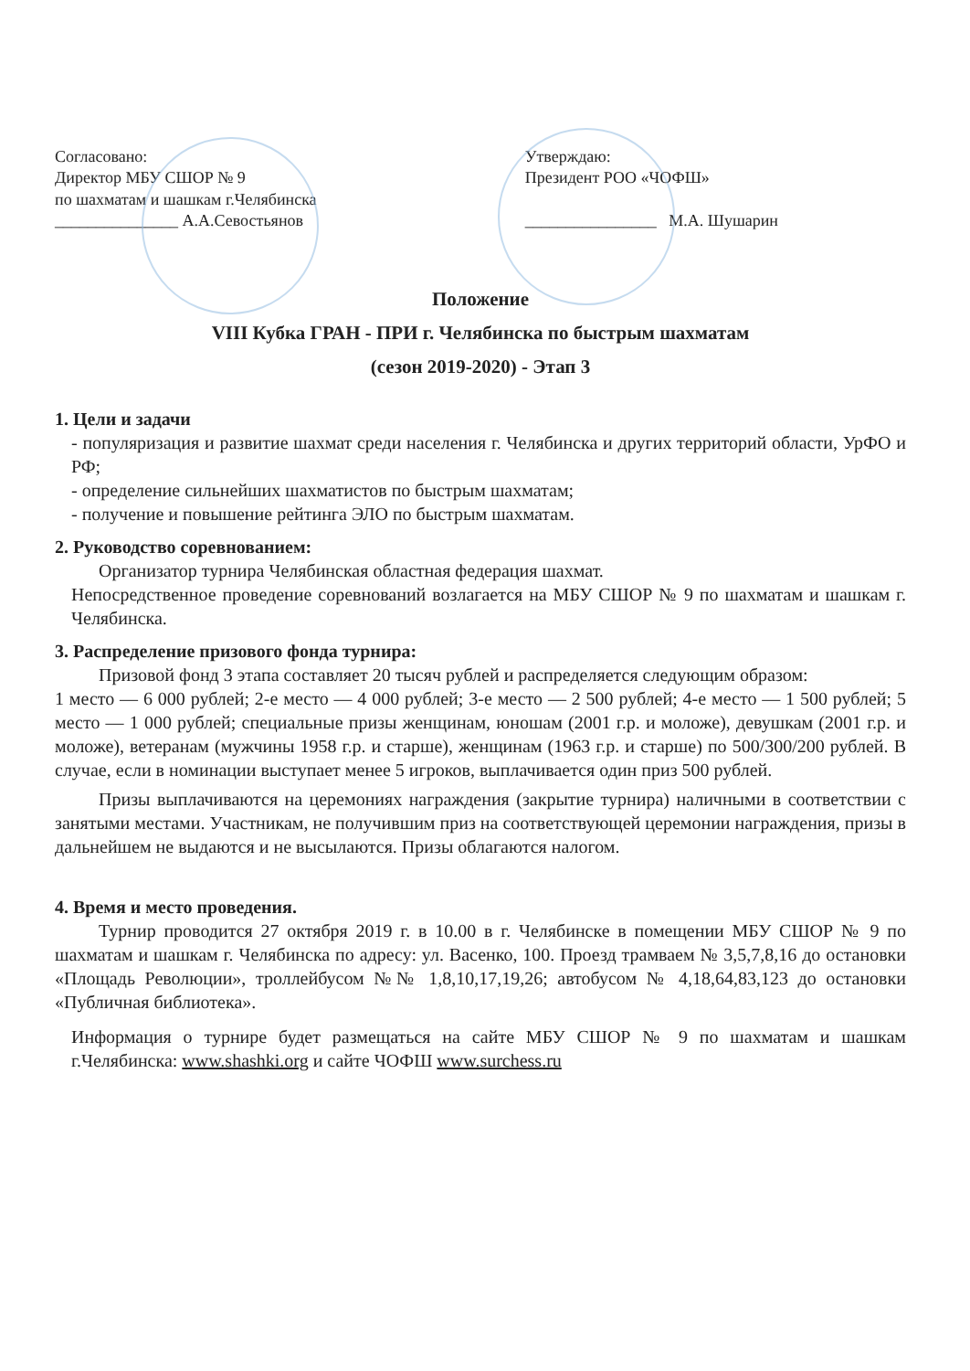Согласовано:
Директор МБУ СШОР № 9
по шахматам и шашкам г.Челябинска
_______________ А.А.Севостьянов
Утверждаю:
Президент РОО «ЧОФШ»
________________ М.А. Шушарин
Положение
VIII Кубка ГРАН - ПРИ г. Челябинска по быстрым шахматам
(сезон 2019-2020) - Этап 3
1. Цели и задачи
- популяризация и развитие шахмат среди населения г. Челябинска и других территорий области, УрФО и РФ;
- определение сильнейших шахматистов по быстрым шахматам;
- получение и повышение рейтинга ЭЛО по быстрым шахматам.
2. Руководство соревнованием:
Организатор турнира Челябинская областная федерация шахмат.
Непосредственное проведение соревнований возлагается на МБУ СШОР № 9 по шахматам и шашкам г. Челябинска.
3. Распределение призового фонда турнира:
Призовой фонд 3 этапа составляет 20 тысяч рублей и распределяется следующим образом:
1 место — 6 000 рублей; 2-е место — 4 000 рублей; 3-е место — 2 500 рублей; 4-е место — 1 500 рублей; 5 место — 1 000 рублей; специальные призы женщинам, юношам (2001 г.р. и моложе), девушкам (2001 г.р. и моложе), ветеранам (мужчины 1958 г.р. и старше), женщинам (1963 г.р. и старше) по 500/300/200 рублей. В случае, если в номинации выступает менее 5 игроков, выплачивается один приз 500 рублей.
Призы выплачиваются на церемониях награждения (закрытие турнира) наличными в соответствии с занятыми местами. Участникам, не получившим приз на соответствующей церемонии награждения, призы в дальнейшем не выдаются и не высылаются. Призы облагаются налогом.
4. Время и место проведения.
Турнир проводится 27 октября 2019 г. в 10.00 в г. Челябинске в помещении МБУ СШОР № 9 по шахматам и шашкам г. Челябинска по адресу: ул. Васенко, 100. Проезд трамваем № 3,5,7,8,16 до остановки «Площадь Революции», троллейбусом №№ 1,8,10,17,19,26; автобусом № 4,18,64,83,123 до остановки «Публичная библиотека».
Информация о турнире будет размещаться на сайте МБУ СШОР № 9 по шахматам и шашкам г.Челябинска: www.shashki.org и сайте ЧОФШ www.surchess.ru